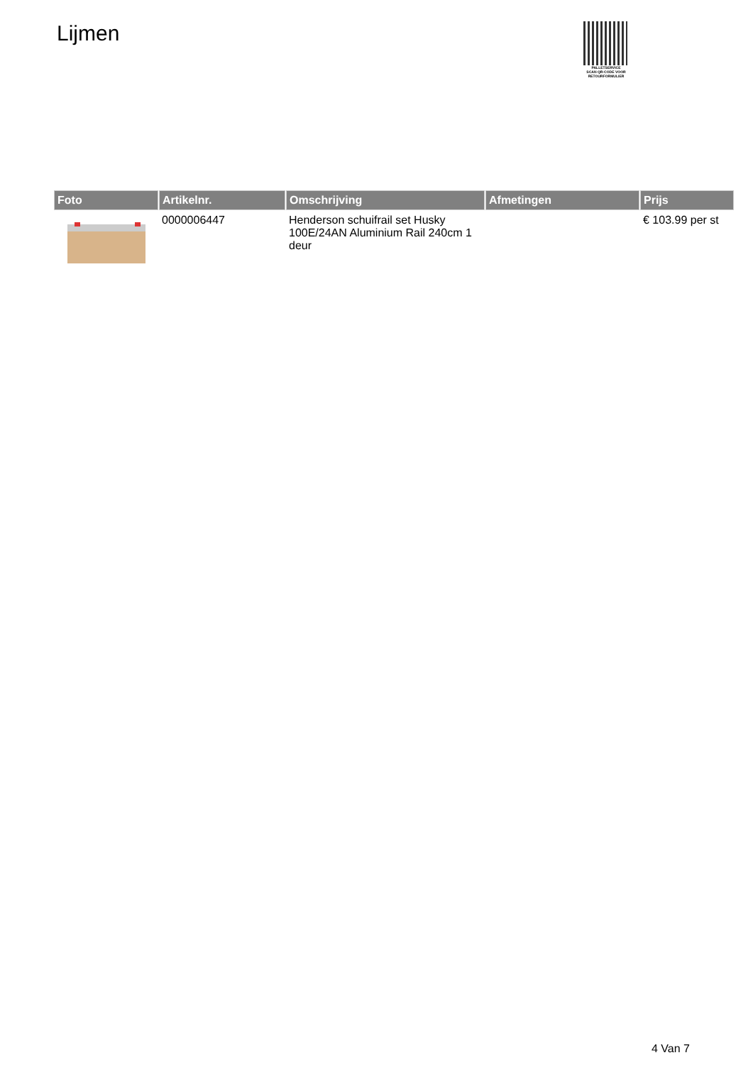Lijmen
PALLETSERVICE
SCAN QR-CODE VOOR RETOURFORMULIER
| Foto | Artikelnr. | Omschrijving | Afmetingen | Prijs |
| --- | --- | --- | --- | --- |
| | 0000006447 | Henderson schuifrail set Husky 100E/24AN Aluminium Rail 240cm 1 deur | | € 103.99 per st |
4 Van 7